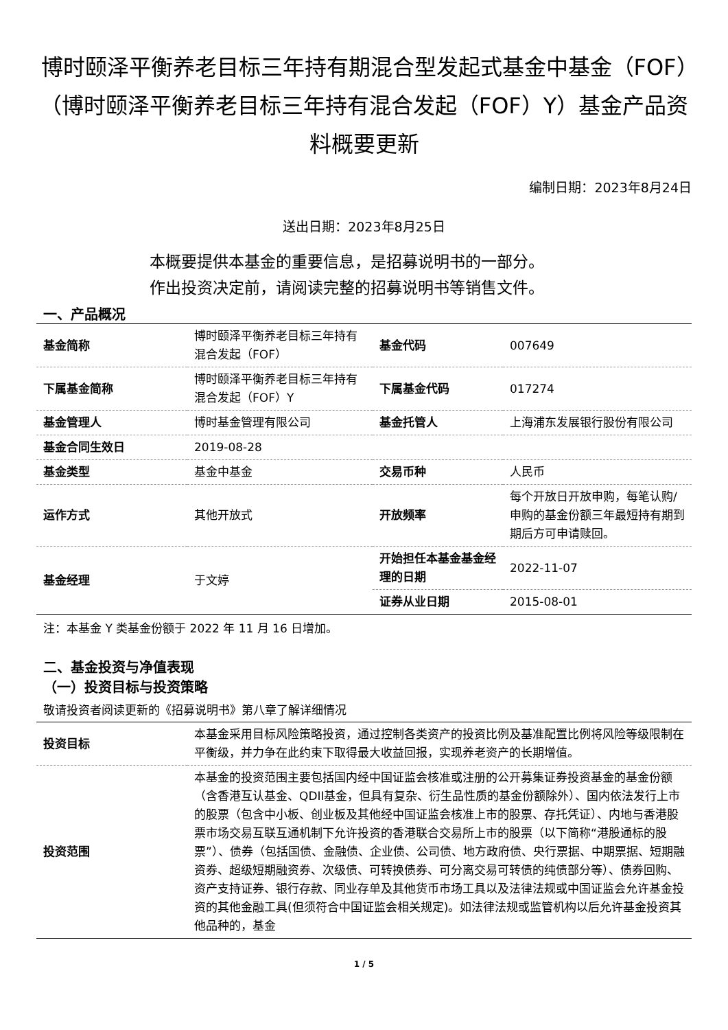博时颐泽平衡养老目标三年持有期混合型发起式基金中基金（FOF）（博时颐泽平衡养老目标三年持有混合发起（FOF）Y）基金产品资料概要更新
编制日期：2023年8月24日
送出日期：2023年8月25日
本概要提供本基金的重要信息，是招募说明书的一部分。
作出投资决定前，请阅读完整的招募说明书等销售文件。
一、产品概况
| 基金简称 | 博时颐泽平衡养老目标三年持有混合发起（FOF） | 基金代码 | 007649 |
| 下属基金简称 | 博时颐泽平衡养老目标三年持有混合发起（FOF）Y | 下属基金代码 | 017274 |
| 基金管理人 | 博时基金管理有限公司 | 基金托管人 | 上海浦东发展银行股份有限公司 |
| 基金合同生效日 | 2019-08-28 | | |
| 基金类型 | 基金中基金 | 交易币种 | 人民币 |
| 运作方式 | 其他开放式 | 开放频率 | 每个开放日开放申购，每笔认购/申购的基金份额三年最短持有期到期后方可申请赎回。 |
| 基金经理 | 于文婷 | 开始担任本基金基金经理的日期 | 2022-11-07 |
| | | 证券从业日期 | 2015-08-01 |
注：本基金 Y 类基金份额于 2022 年 11 月 16 日增加。
二、基金投资与净值表现
（一）投资目标与投资策略
敬请投资者阅读更新的《招募说明书》第八章了解详细情况
| 投资目标 | 本基金采用目标风险策略投资，通过控制各类资产的投资比例及基准配置比例将风险等级限制在平衡级，并力争在此约束下取得最大收益回报，实现养老资产的长期增值。 |
| 投资范围 | 本基金的投资范围主要包括国内经中国证监会核准或注册的公开募集证券投资基金的基金份额（含香港互认基金、QDII基金，但具有复杂、衍生品性质的基金份额除外）、国内依法发行上市的股票（包含中小板、创业板及其他经中国证监会核准上市的股票、存托凭证）、内地与香港股票市场交易互联互通机制下允许投资的香港联合交易所上市的股票（以下简称“港股通标的股票”）、债券（包括国债、金融债、企业债、公司债、地方政府债、央行票据、中期票据、短期融资券、超级短期融资券、次级债、可转换债券、可分离交易可转债的纯债部分等）、债券回购、资产支持证券、银行存款、同业存单及其他货币市场工具以及法律法规或中国证监会允许基金投资的其他金融工具(但须符合中国证监会相关规定)。如法律法规或监管机构以后允许基金投资其他品种的，基金 |
1 / 5